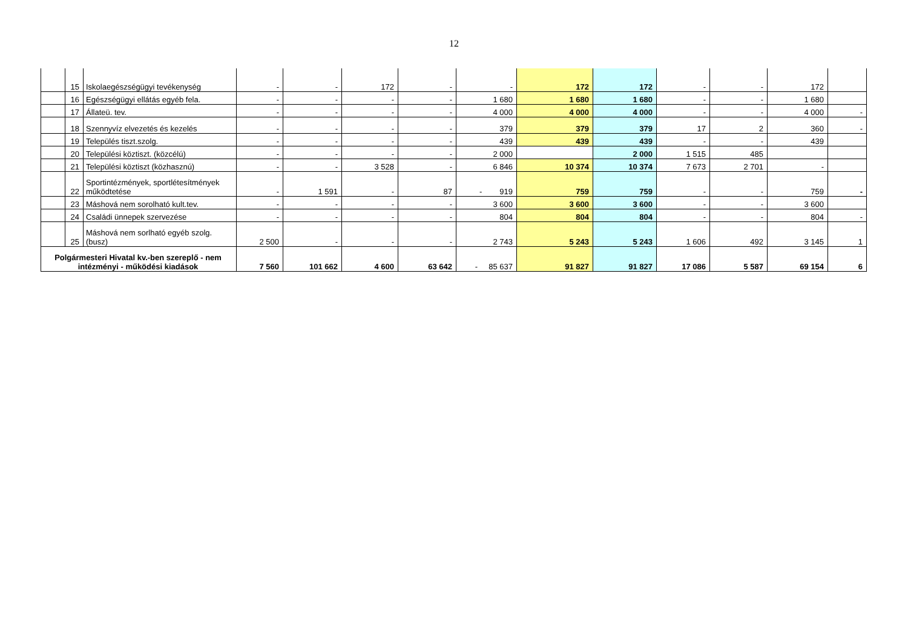12
| | 15 | Iskolaegészségügyi tevékenység | - | - | 172 | - | - | 172 | 172 | - | - | 172 | |
| | 16 | Egészségügyi ellátás egyéb fela. | - | - | - | - | 1 680 | 1 680 | 1 680 | - | - | 1 680 | |
| | 17 | Állateü. tev. | - | - | - | - | 4 000 | 4 000 | 4 000 | - | - | 4 000 | - |
| | 18 | Szennyvíz elvezetés és kezelés | - | - | - | - | 379 | 379 | 379 | 17 | 2 | 360 | - |
| | 19 | Település tiszt.szolg. | - | - | - | - | 439 | 439 | 439 | - | - | 439 | |
| | 20 | Települési köztiszt. (közcélú) | - | - | - | - | 2 000 | | 2 000 | 1 515 | 485 | | |
| | 21 | Települési köztiszt (közhasznú) | - | - | 3 528 | - | 6 846 | 10 374 | 10 374 | 7 673 | 2 701 | - | |
| | 22 | Sportintézmények, sportlétesítmények működtetése | - | 1 591 | - | 87 | - 919 | 759 | 759 | - | - | 759 | - |
| | 23 | Máshová nem sorolható kult.tev. | - | - | - | - | 3 600 | 3 600 | 3 600 | - | - | 3 600 | |
| | 24 | Családi ünnepek szervezése | - | - | - | - | 804 | 804 | 804 | - | - | 804 | - |
| | 25 | Máshová nem sorlható egyéb szolg. (busz) | 2 500 | - | - | - | 2 743 | 5 243 | 5 243 | 1 606 | 492 | 3 145 | 1 |
| Polgármesteri Hivatal kv.-ben szereplő - nem intézményi - működési kiadások | | | 7 560 | 101 662 | 4 600 | 63 642 | - 85 637 | 91 827 | 91 827 | 17 086 | 5 587 | 69 154 | 6 |